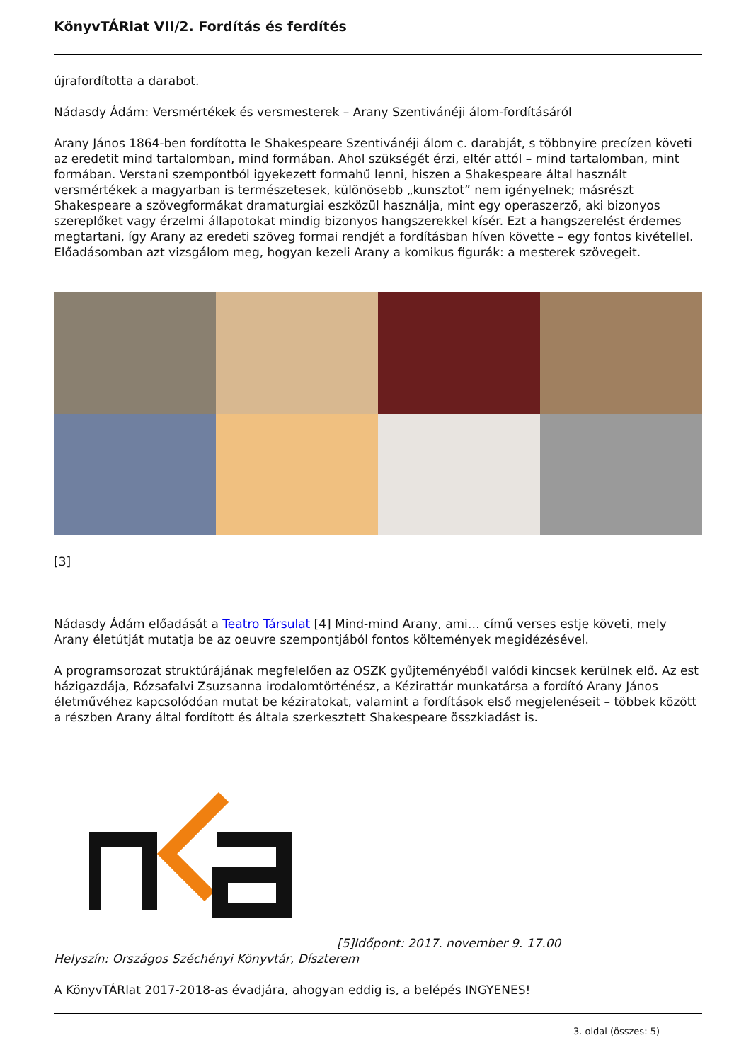KönyvTÁRlat VII/2. Fordítás és ferdítés
újrafordította a darabot.
Nádasdy Ádám: Versmértékek és versmesterek – Arany Szentivánéji álom-fordításáról
Arany János 1864-ben fordította le Shakespeare Szentivánéji álom c. darabját, s többnyire precízen követi az eredetit mind tartalomban, mind formában. Ahol szükségét érzi, eltér attól – mind tartalomban, mint formában. Verstani szempontból igyekezett formahű lenni, hiszen a Shakespeare által használt versmértékek a magyarban is természetesek, különösebb „kunsztot” nem igényelnek; másrészt Shakespeare a szövegformákat dramaturgiai eszközül használja, mint egy operaszerző, aki bizonyos szereplőket vagy érzelmi állapotokat mindig bizonyos hangszerekkel kísér. Ezt a hangszerelést érdemes megtartani, így Arany az eredeti szöveg formai rendjét a fordításban híven követte – egy fontos kivétellel.
Előadásomban azt vizsgálom meg, hogyan kezeli Arany a komikus figurák: a mesterek szövegeit.
[3]
Nádasdy Ádám előadását a Teatro Társulat [4] Mind-mind Arany, ami… című verses estje követi, mely Arany életútját mutatja be az oeuvre szempontjából fontos költemények megidézésével.
A programsorozat struktúrájának megfelelően az OSZK gyűjteményéből valódi kincsek kerülnek elő. Az est házigazdája, Rózsafalvi Zsuzsanna irodalomtörténész, a Kézirattár munkatársa a fordító Arany János életművéhez kapcsolódóan mutat be kéziratokat, valamint a fordítások első megjelenéseit – többek között a részben Arany által fordított és általa szerkesztett Shakespeare összkiadást is.
[5]Időpont: 2017. november 9. 17.00
Helyszín: Országos Széchényi Könyvtár, Díszterem
A KönyvTÁRlat 2017-2018-as évadjára, ahogyan eddig is, a belépés INGYENES!
3. oldal (összes: 5)